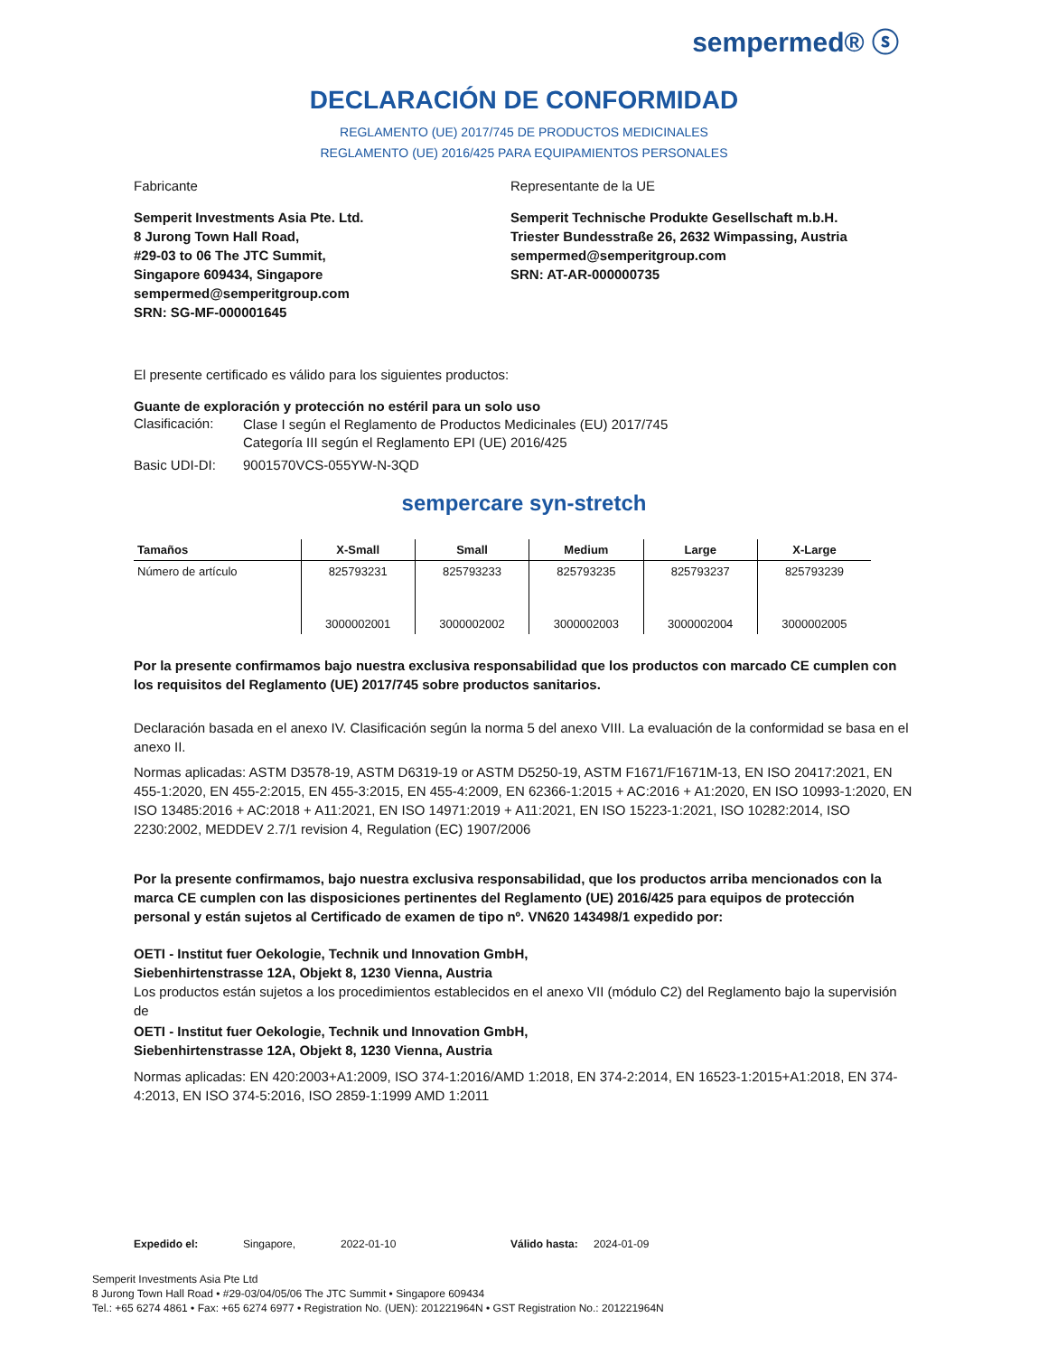sempermed® ⓢ
DECLARACIÓN DE CONFORMIDAD
REGLAMENTO (UE) 2017/745 DE PRODUCTOS MEDICINALES
REGLAMENTO (UE) 2016/425 PARA EQUIPAMIENTOS PERSONALES
Fabricante Representante de la UE
Semperit Investments Asia Pte. Ltd.
8 Jurong Town Hall Road,
#29-03 to 06 The JTC Summit,
Singapore 609434, Singapore
sempermed@semperitgroup.com
SRN: SG-MF-000001645
Semperit Technische Produkte Gesellschaft m.b.H.
Triester Bundesstraße 26, 2632 Wimpassing, Austria
sempermed@semperitgroup.com
SRN: AT-AR-000000735
El presente certificado es válido para los siguientes productos:
Guante de exploración y protección no estéril para un solo uso
Clasificación:
Clase I según el Reglamento de Productos Medicinales (EU) 2017/745
Categoría III según el Reglamento EPI (UE) 2016/425
Basic UDI-DI: 9001570VCS-055YW-N-3QD
sempercare syn-stretch
| Tamaños | X-Small | Small | Medium | Large | X-Large |
| --- | --- | --- | --- | --- | --- |
| Número de artículo | 825793231 | 825793233 | 825793235 | 825793237 | 825793239 |
| | 3000002001 | 3000002002 | 3000002003 | 3000002004 | 3000002005 |
Por la presente confirmamos bajo nuestra exclusiva responsabilidad que los productos con marcado CE cumplen con los requisitos del Reglamento (UE) 2017/745 sobre productos sanitarios.
Declaración basada en el anexo IV. Clasificación según la norma 5 del anexo VIII. La evaluación de la conformidad se basa en el anexo II.
Normas aplicadas: ASTM D3578-19, ASTM D6319-19 or ASTM D5250-19, ASTM F1671/F1671M-13, EN ISO 20417:2021, EN 455-1:2020, EN 455-2:2015, EN 455-3:2015, EN 455-4:2009, EN 62366-1:2015 + AC:2016 + A1:2020, EN ISO 10993-1:2020, EN ISO 13485:2016 + AC:2018 + A11:2021, EN ISO 14971:2019 + A11:2021, EN ISO 15223-1:2021, ISO 10282:2014, ISO 2230:2002, MEDDEV 2.7/1 revision 4, Regulation (EC) 1907/2006
Por la presente confirmamos, bajo nuestra exclusiva responsabilidad, que los productos arriba mencionados con la marca CE cumplen con las disposiciones pertinentes del Reglamento (UE) 2016/425 para equipos de protección personal y están sujetos al Certificado de examen de tipo nº. VN620 143498/1 expedido por:
OETI - Institut fuer Oekologie, Technik und Innovation GmbH,
Siebenhirtenstrasse 12A, Objekt 8, 1230 Vienna, Austria
Los productos están sujetos a los procedimientos establecidos en el anexo VII (módulo C2) del Reglamento bajo la supervisión de
OETI - Institut fuer Oekologie, Technik und Innovation GmbH,
Siebenhirtenstrasse 12A, Objekt 8, 1230 Vienna, Austria
Normas aplicadas: EN 420:2003+A1:2009, ISO 374-1:2016/AMD 1:2018, EN 374-2:2014, EN 16523-1:2015+A1:2018, EN 374-4:2013, EN ISO 374-5:2016, ISO 2859-1:1999 AMD 1:2011
Expedido el: Singapore, 2022-01-10 Válido hasta: 2024-01-09
Semperit Investments Asia Pte Ltd
8 Jurong Town Hall Road • #29-03/04/05/06 The JTC Summit • Singapore 609434
Tel.: +65 6274 4861 • Fax: +65 6274 6977 • Registration No. (UEN): 201221964N • GST Registration No.: 201221964N